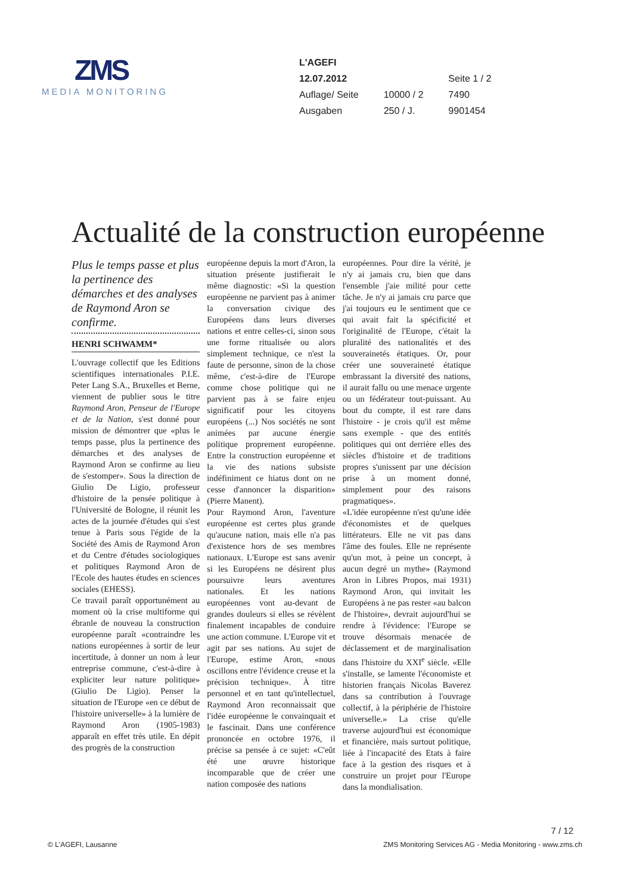ZMS
MEDIA MONITORING
| L'AGEFI | | |
| 12.07.2012 | | Seite 1 / 2 |
| Auflage/ Seite | 10000 / 2 | 7490 |
| Ausgaben | 250 / J. | 9901454 |
Actualité de la construction européenne
Plus le temps passe et plus la pertinence des démarches et des analyses de Raymond Aron se confirme.
HENRI SCHWAMM*
L'ouvrage collectif que les Editions scientifiques internationales P.I.E. Peter Lang S.A., Bruxelles et Berne, viennent de publier sous le titre Raymond Aron, Penseur de l'Europe et de la Nation, s'est donné pour mission de démontrer que «plus le temps passe, plus la pertinence des démarches et des analyses de Raymond Aron se confirme au lieu de s'estomper». Sous la direction de Giulio De Ligio, professeur d'histoire de la pensée politique à l'Université de Bologne, il réunit les actes de la journée d'études qui s'est tenue à Paris sous l'égide de la Société des Amis de Raymond Aron et du Centre d'études sociologiques et politiques Raymond Aron de l'Ecole des hautes études en sciences sociales (EHESS).
Ce travail paraît opportunément au moment où la crise multiforme qui ébranle de nouveau la construction européenne paraît «contraindre les nations européennes à sortir de leur incertitude, à donner un nom à leur entreprise commune, c'est-à-dire à expliciter leur nature politique» (Giulio De Ligio). Penser la situation de l'Europe «en ce début de l'histoire universelle» à la lumière de Raymond Aron (1905-1983) apparaît en effet très utile. En dépit des progrès de la construction
européenne depuis la mort d'Aron, la situation présente justifierait le même diagnostic: «Si la question européenne ne parvient pas à animer la conversation civique des Européens dans leurs diverses nations et entre celles-ci, sinon sous une forme ritualisée ou alors simplement technique, ce n'est la faute de personne, sinon de la chose même, c'est-à-dire de l'Europe comme chose politique qui ne parvient pas à se faire enjeu significatif pour les citoyens européens (...) Nos sociétés ne sont animées par aucune énergie politique proprement européenne. Entre la construction européenne et la vie des nations subsiste indéfiniment ce hiatus dont on ne cesse d'annoncer la disparition» (Pierre Manent).
Pour Raymond Aron, l'aventure européenne est certes plus grande qu'aucune nation, mais elle n'a pas d'existence hors de ses membres nationaux. L'Europe est sans avenir si les Européens ne désirent plus poursuivre leurs aventures nationales. Et les nations européennes vont au-devant de grandes douleurs si elles se révèlent finalement incapables de conduire une action commune. L'Europe vit et agit par ses nations. Au sujet de l'Europe, estime Aron, «nous oscillons entre l'évidence creuse et la précision technique». À titre personnel et en tant qu'intellectuel, Raymond Aron reconnaissait que l'idée européenne le convainquait et le fascinait. Dans une conférence prononcée en octobre 1976, il précise sa pensée à ce sujet: «C'eût été une œuvre historique incomparable que de créer une nation composée des nations
européennes. Pour dire la vérité, je n'y ai jamais cru, bien que dans l'ensemble j'aie milité pour cette tâche. Je n'y ai jamais cru parce que j'ai toujours eu le sentiment que ce qui avait fait la spécificité et l'originalité de l'Europe, c'était la pluralité des nationalités et des souverainetés étatiques. Or, pour créer une souveraineté étatique embrassant la diversité des nations, il aurait fallu ou une menace urgente ou un fédérateur tout-puissant. Au bout du compte, il est rare dans l'histoire - je crois qu'il est même sans exemple - que des entités politiques qui ont derrière elles des siècles d'histoire et de traditions propres s'unissent par une décision prise à un moment donné, simplement pour des raisons pragmatiques».
«L'idée européenne n'est qu'une idée d'économistes et de quelques littérateurs. Elle ne vit pas dans l'âme des foules. Elle ne représente qu'un mot, à peine un concept, à aucun degré un mythe» (Raymond Aron in Libres Propos, mai 1931) Raymond Aron, qui invitait les Européens à ne pas rester «au balcon de l'histoire», devrait aujourd'hui se rendre à l'évidence: l'Europe se trouve désormais menacée de déclassement et de marginalisation dans l'histoire du XXI<sup>e</sup> siècle. «Elle s'installe, se lamente l'économiste et historien français Nicolas Baverez dans sa contribution à l'ouvrage collectif, à la périphérie de l'histoire universelle.» La crise qu'elle traverse aujourd'hui est économique et financière, mais surtout politique, liée à l'incapacité des Etats à faire face à la gestion des risques et à construire un projet pour l'Europe dans la mondialisation.
7 / 12
© L'AGEFI, Lausanne ZMS Monitoring Services AG - Media Monitoring - www.zms.ch